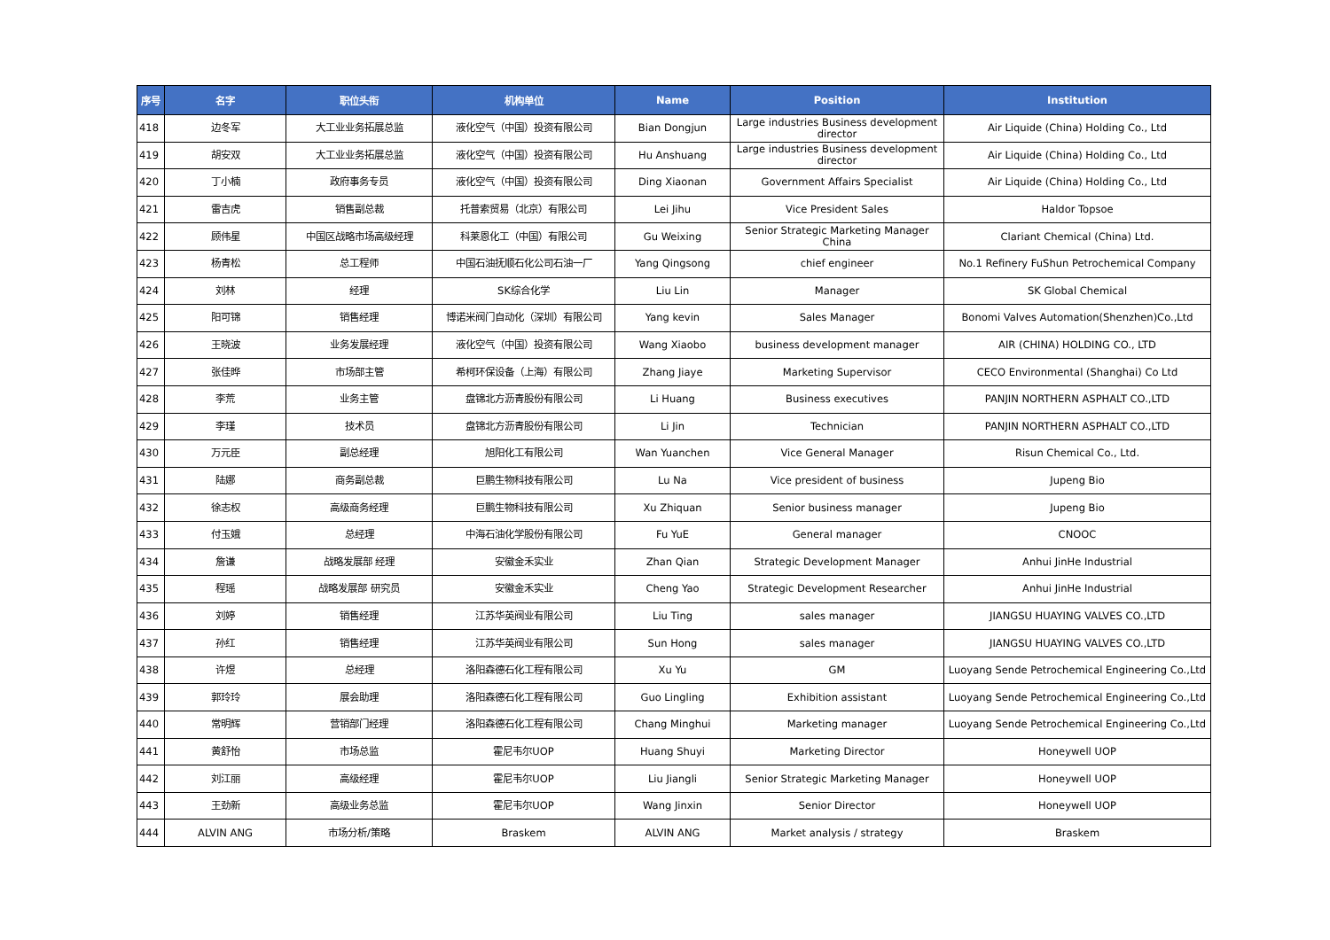| 序号 | 名字 | 职位头衔 | 机构单位 | Name | Position | Institution |
| --- | --- | --- | --- | --- | --- | --- |
| 418 | 边冬军 | 大工业业务拓展总监 | 液化空气（中国）投资有限公司 | Bian Dongjun | Large industries Business development director | Air Liquide (China) Holding Co., Ltd |
| 419 | 胡安双 | 大工业业务拓展总监 | 液化空气（中国）投资有限公司 | Hu Anshuang | Large industries Business development director | Air Liquide (China) Holding Co., Ltd |
| 420 | 丁小楠 | 政府事务专员 | 液化空气（中国）投资有限公司 | Ding Xiaonan | Government Affairs Specialist | Air Liquide (China) Holding Co., Ltd |
| 421 | 雷吉虎 | 销售副总裁 | 托普索贸易（北京）有限公司 | Lei Jihu | Vice President Sales | Haldor Topsoe |
| 422 | 顾伟星 | 中国区战略市场高级经理 | 科莱恩化工（中国）有限公司 | Gu Weixing | Senior Strategic Marketing Manager China | Clariant Chemical (China) Ltd. |
| 423 | 杨青松 | 总工程师 | 中国石油抚顺石化公司石油一厂 | Yang Qingsong | chief engineer | No.1 Refinery FuShun Petrochemical Company |
| 424 | 刘林 | 经理 | SK综合化学 | Liu Lin | Manager | SK Global Chemical |
| 425 | 阳可锦 | 销售经理 | 博诺米阀门自动化（深圳）有限公司 | Yang kevin | Sales Manager | Bonomi Valves Automation(Shenzhen)Co.,Ltd |
| 426 | 王晓波 | 业务发展经理 | 液化空气（中国）投资有限公司 | Wang Xiaobo | business development manager | AIR (CHINA) HOLDING CO., LTD |
| 427 | 张佳晔 | 市场部主管 | 希柯环保设备（上海）有限公司 | Zhang Jiaye | Marketing Supervisor | CECO Environmental (Shanghai) Co Ltd |
| 428 | 李荒 | 业务主管 | 盘锦北方沥青股份有限公司 | Li Huang | Business executives | PANJIN NORTHERN ASPHALT CO.,LTD |
| 429 | 李瑾 | 技术员 | 盘锦北方沥青股份有限公司 | Li Jin | Technician | PANJIN NORTHERN ASPHALT CO.,LTD |
| 430 | 万元臣 | 副总经理 | 旭阳化工有限公司 | Wan Yuanchen | Vice General Manager | Risun Chemical Co., Ltd. |
| 431 | 陆娜 | 商务副总裁 | 巨鹏生物科技有限公司 | Lu Na | Vice president of business | Jupeng Bio |
| 432 | 徐志权 | 高级商务经理 | 巨鹏生物科技有限公司 | Xu Zhiquan | Senior business manager | Jupeng Bio |
| 433 | 付玉娥 | 总经理 | 中海石油化学股份有限公司 | Fu YuE | General manager | CNOOC |
| 434 | 詹谦 | 战略发展部 经理 | 安徽金禾实业 | Zhan Qian | Strategic Development Manager | Anhui JinHe Industrial |
| 435 | 程瑶 | 战略发展部 研究员 | 安徽金禾实业 | Cheng Yao | Strategic Development Researcher | Anhui JinHe Industrial |
| 436 | 刘婷 | 销售经理 | 江苏华英阀业有限公司 | Liu Ting | sales manager | JIANGSU HUAYING VALVES CO.,LTD |
| 437 | 孙红 | 销售经理 | 江苏华英阀业有限公司 | Sun Hong | sales manager | JIANGSU HUAYING VALVES CO.,LTD |
| 438 | 许煜 | 总经理 | 洛阳森德石化工程有限公司 | Xu Yu | GM | Luoyang Sende Petrochemical Engineering Co.,Ltd |
| 439 | 郭玲玲 | 展会助理 | 洛阳森德石化工程有限公司 | Guo Lingling | Exhibition assistant | Luoyang Sende Petrochemical Engineering Co.,Ltd |
| 440 | 常明辉 | 营销部门经理 | 洛阳森德石化工程有限公司 | Chang Minghui | Marketing manager | Luoyang Sende Petrochemical Engineering Co.,Ltd |
| 441 | 黄舒怡 | 市场总监 | 霍尼韦尔UOP | Huang Shuyi | Marketing Director | Honeywell UOP |
| 442 | 刘江丽 | 高级经理 | 霍尼韦尔UOP | Liu Jiangli | Senior Strategic Marketing Manager | Honeywell UOP |
| 443 | 王劲新 | 高级业务总监 | 霍尼韦尔UOP | Wang Jinxin | Senior Director | Honeywell UOP |
| 444 | ALVIN ANG | 市场分析/策略 | Braskem | ALVIN ANG | Market analysis / strategy | Braskem |